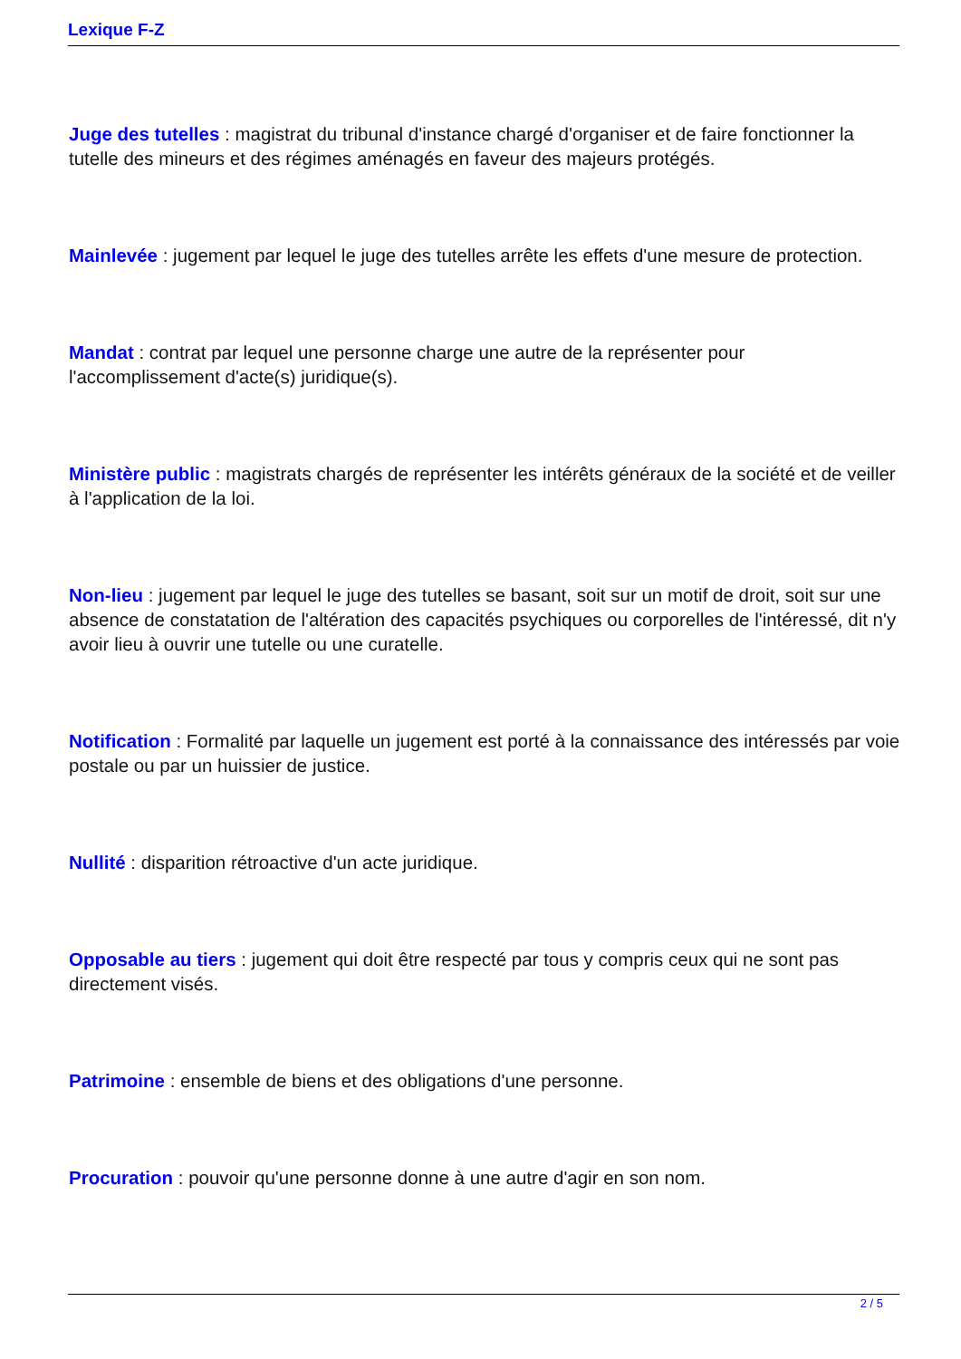Lexique F-Z
Juge des tutelles : magistrat du tribunal d'instance chargé d'organiser et de faire fonctionner la tutelle des mineurs et des régimes aménagés en faveur des majeurs protégés.
Mainlevée : jugement par lequel le juge des tutelles arrête les effets d'une mesure de protection.
Mandat : contrat par lequel une personne charge une autre de la représenter pour l'accomplissement d'acte(s) juridique(s).
Ministère public : magistrats chargés de représenter les intérêts généraux de la société et de veiller à l'application de la loi.
Non-lieu : jugement par lequel le juge des tutelles se basant, soit sur un motif de droit, soit sur une absence de constatation de l'altération des capacités psychiques ou corporelles de l'intéressé, dit n'y avoir lieu à ouvrir une tutelle ou une curatelle.
Notification : Formalité par laquelle un jugement est porté à la connaissance des intéressés par voie postale ou par un huissier de justice.
Nullité : disparition rétroactive d'un acte juridique.
Opposable au tiers : jugement qui doit être respecté par tous y compris ceux qui ne sont pas directement visés.
Patrimoine : ensemble de biens et des obligations d'une personne.
Procuration : pouvoir qu'une personne donne à une autre d'agir en son nom.
2 / 5